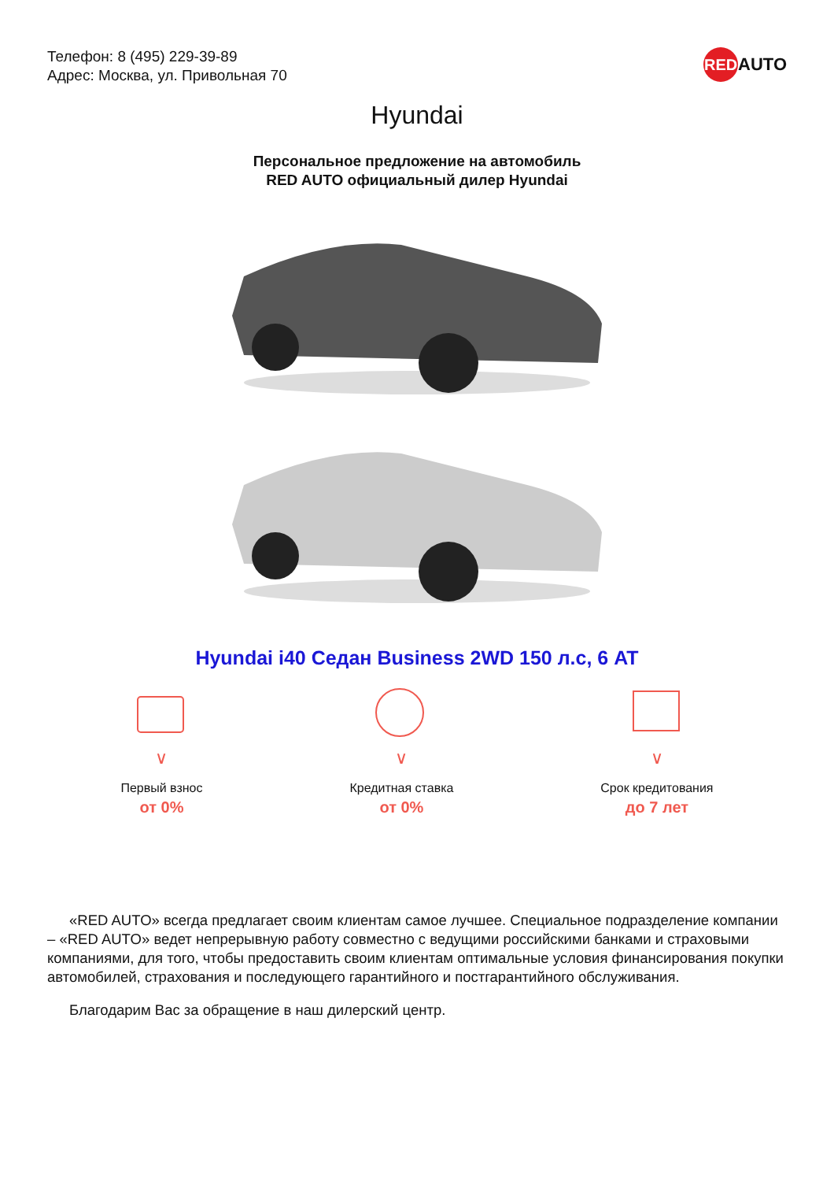Телефон: 8 (495) 229-39-89
Адрес: Москва, ул. Привольная 70
RED AUTO
Hyundai
Персональное предложение на автомобиль
RED AUTO официальный дилер Hyundai
Hyundai i40 Седан Business 2WD 150 л.с, 6 AT
∨
Первый взнос
от 0%
∨
Кредитная ставка
от 0%
∨
Срок кредитования
до 7 лет
«RED AUTO» всегда предлагает своим клиентам самое лучшее. Специальное подразделение компании – «RED AUTO» ведет непрерывную работу совместно с ведущими российскими банками и страховыми компаниями, для того, чтобы предоставить своим клиентам оптимальные условия финансирования покупки автомобилей, страхования и последующего гарантийного и постгарантийного обслуживания.
Благодарим Вас за обращение в наш дилерский центр.